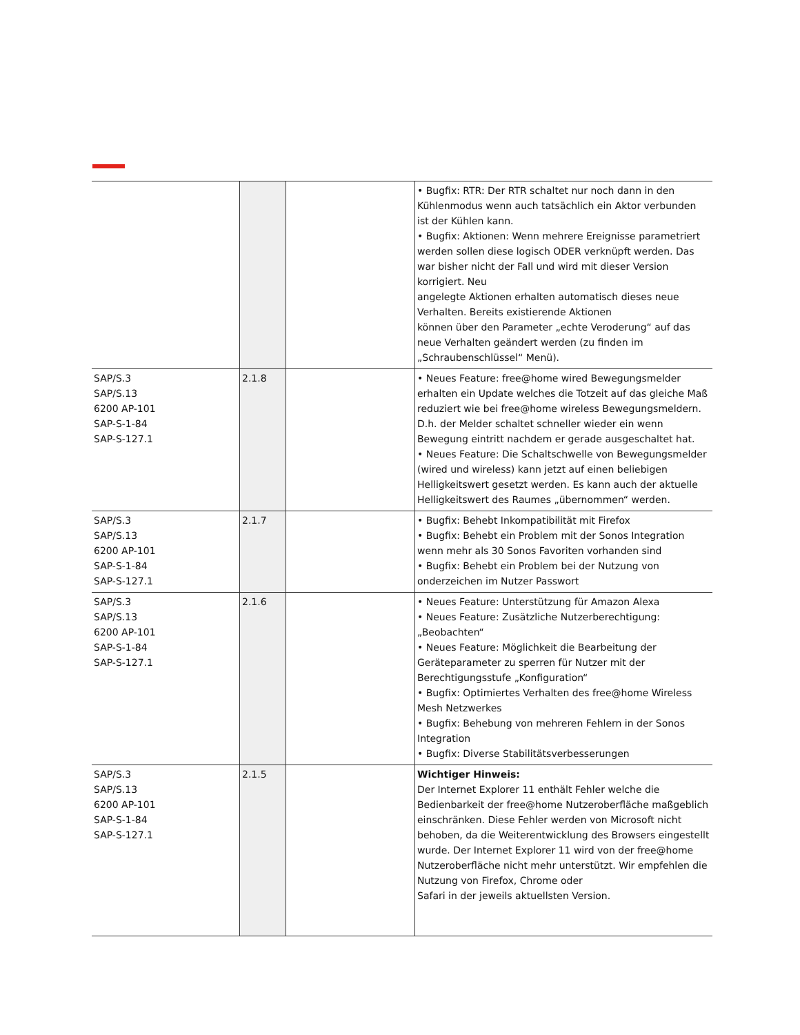| | | | • Bugfix: RTR: Der RTR schaltet nur noch dann in den Kühlenmodus wenn auch tatsächlich ein Aktor verbunden ist der Kühlen kann. • Bugfix: Aktionen: Wenn mehrere Ereignisse parametriert werden sollen diese logisch ODER verknüpft werden. Das war bisher nicht der Fall und wird mit dieser Version korrigiert. Neu angelegte Aktionen erhalten automatisch dieses neue Verhalten. Bereits existierende Aktionen können über den Parameter „echte Veroderung“ auf das neue Verhalten geändert werden (zu finden im „Schraubenschlüssel“ Menü). |
| SAP/S.3 SAP/S.13 6200 AP-101 SAP-S-1-84 SAP-S-127.1 | 2.1.8 | | • Neues Feature: free@home wired Bewegungsmelder erhalten ein Update welches die Totzeit auf das gleiche Maß reduziert wie bei free@home wireless Bewegungsmeldern. D.h. der Melder schaltet schneller wieder ein wenn Bewegung eintritt nachdem er gerade ausgeschaltet hat. • Neues Feature: Die Schaltschwelle von Bewegungsmelder (wired und wireless) kann jetzt auf einen beliebigen Helligkeitswert gesetzt werden. Es kann auch der aktuelle Helligkeitswert des Raumes „übernommen“ werden. |
| SAP/S.3 SAP/S.13 6200 AP-101 SAP-S-1-84 SAP-S-127.1 | 2.1.7 | | • Bugfix: Behebt Inkompatibilität mit Firefox • Bugfix: Behebt ein Problem mit der Sonos Integration wenn mehr als 30 Sonos Favoriten vorhanden sind • Bugfix: Behebt ein Problem bei der Nutzung von onderzeichen im Nutzer Passwort |
| SAP/S.3 SAP/S.13 6200 AP-101 SAP-S-1-84 SAP-S-127.1 | 2.1.6 | | • Neues Feature: Unterstützung für Amazon Alexa • Neues Feature: Zusätzliche Nutzerberechtigung: „Beobachten“ • Neues Feature: Möglichkeit die Bearbeitung der Geräteparameter zu sperren für Nutzer mit der Berechtigungsstufe „Konfiguration“ • Bugfix: Optimiertes Verhalten des free@home Wireless Mesh Netzwerkes • Bugfix: Behebung von mehreren Fehlern in der Sonos Integration • Bugfix: Diverse Stabilitätsverbesserungen |
| SAP/S.3 SAP/S.13 6200 AP-101 SAP-S-1-84 SAP-S-127.1 | 2.1.5 | | Wichtiger Hinweis: Der Internet Explorer 11 enthält Fehler welche die Bedienbarkeit der free@home Nutzeroberfläche maßgeblich einschränken. Diese Fehler werden von Microsoft nicht behoben, da die Weiterentwicklung des Browsers eingestellt wurde. Der Internet Explorer 11 wird von der free@home Nutzeroberfläche nicht mehr unterstützt. Wir empfehlen die Nutzung von Firefox, Chrome oder Safari in der jeweils aktuellsten Version. |